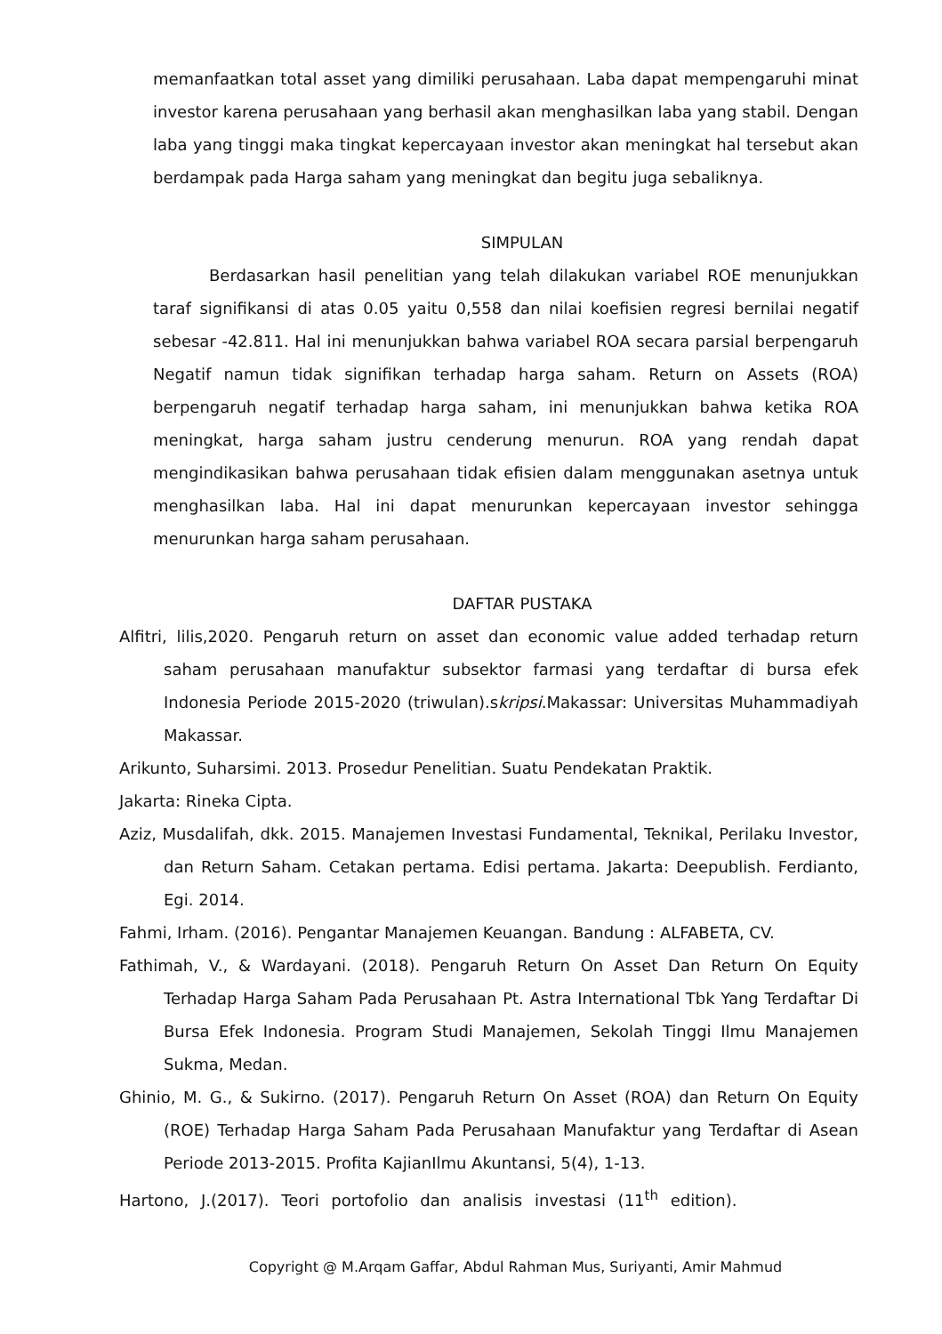memanfaatkan total asset yang dimiliki perusahaan. Laba dapat mempengaruhi minat investor karena perusahaan yang berhasil akan menghasilkan laba yang stabil. Dengan laba yang tinggi maka tingkat kepercayaan investor akan meningkat hal tersebut akan berdampak pada Harga saham yang meningkat dan begitu juga sebaliknya.
SIMPULAN
Berdasarkan hasil penelitian yang telah dilakukan variabel ROE menunjukkan taraf signifikansi di atas 0.05 yaitu 0,558 dan nilai koefisien regresi bernilai negatif sebesar -42.811. Hal ini menunjukkan bahwa variabel ROA secara parsial berpengaruh Negatif namun tidak signifikan terhadap harga saham. Return on Assets (ROA) berpengaruh negatif terhadap harga saham, ini menunjukkan bahwa ketika ROA meningkat, harga saham justru cenderung menurun. ROA yang rendah dapat mengindikasikan bahwa perusahaan tidak efisien dalam menggunakan asetnya untuk menghasilkan laba. Hal ini dapat menurunkan kepercayaan investor sehingga menurunkan harga saham perusahaan.
DAFTAR PUSTAKA
Alfitri, lilis,2020. Pengaruh return on asset dan economic value added terhadap return saham perusahaan manufaktur subsektor farmasi yang terdaftar di bursa efek Indonesia Periode 2015-2020 (triwulan).skripsi.Makassar: Universitas Muhammadiyah Makassar.
Arikunto, Suharsimi. 2013. Prosedur Penelitian. Suatu Pendekatan Praktik.
Jakarta: Rineka Cipta.
Aziz, Musdalifah, dkk. 2015. Manajemen Investasi Fundamental, Teknikal, Perilaku Investor, dan Return Saham. Cetakan pertama. Edisi pertama. Jakarta: Deepublish. Ferdianto, Egi. 2014.
Fahmi, Irham. (2016). Pengantar Manajemen Keuangan. Bandung : ALFABETA, CV.
Fathimah, V., & Wardayani. (2018). Pengaruh Return On Asset Dan Return On Equity Terhadap Harga Saham Pada Perusahaan Pt. Astra International Tbk Yang Terdaftar Di Bursa Efek Indonesia. Program Studi Manajemen, Sekolah Tinggi Ilmu Manajemen Sukma, Medan.
Ghinio, M. G., & Sukirno. (2017). Pengaruh Return On Asset (ROA) dan Return On Equity (ROE) Terhadap Harga Saham Pada Perusahaan Manufaktur yang Terdaftar di Asean Periode 2013-2015. Profita KajianIlmu Akuntansi, 5(4), 1-13.
Hartono, J.(2017). Teori portofolio dan analisis investasi (11<sup>th</sup> edition).
Copyright @ M.Arqam Gaffar, Abdul Rahman Mus, Suriyanti, Amir Mahmud